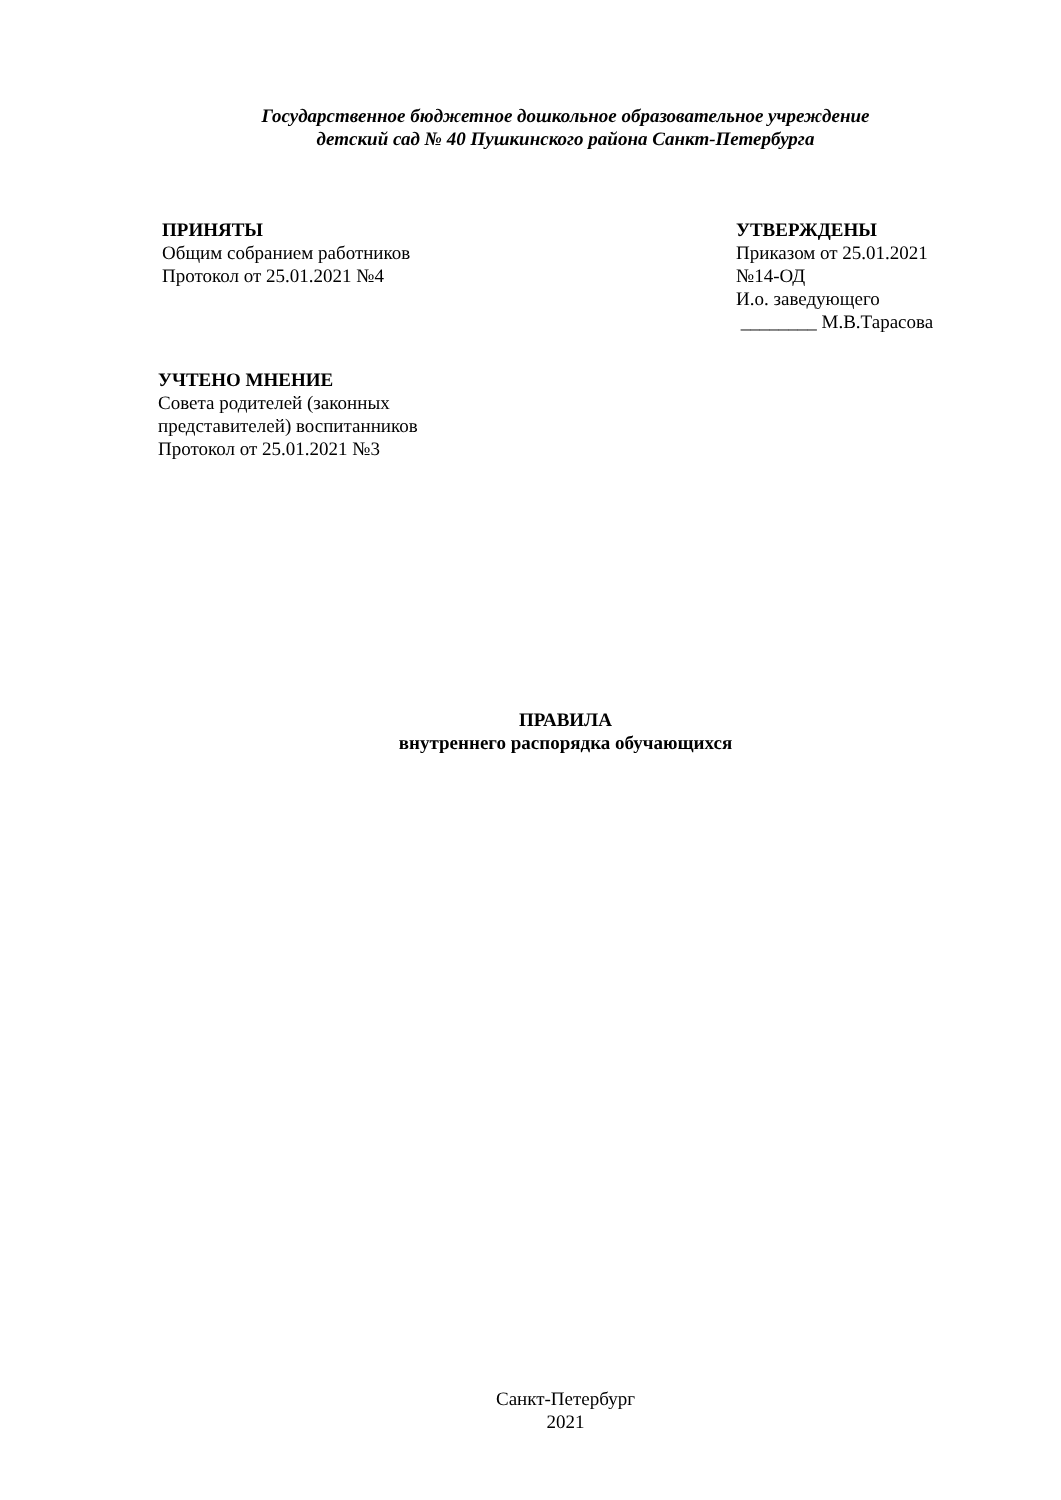Государственное бюджетное дошкольное образовательное учреждение
детский сад № 40 Пушкинского района Санкт-Петербурга
ПРИНЯТЫ
Общим собранием работников
Протокол от 25.01.2021 №4
УТВЕРЖДЕНЫ
Приказом от 25.01.2021
№14-ОД
И.о. заведующего
________ М.В.Тарасова
УЧТЕНО МНЕНИЕ
Совета родителей (законных
представителей) воспитанников
Протокол от 25.01.2021 №3
ПРАВИЛА
внутреннего распорядка обучающихся
Санкт-Петербург
2021